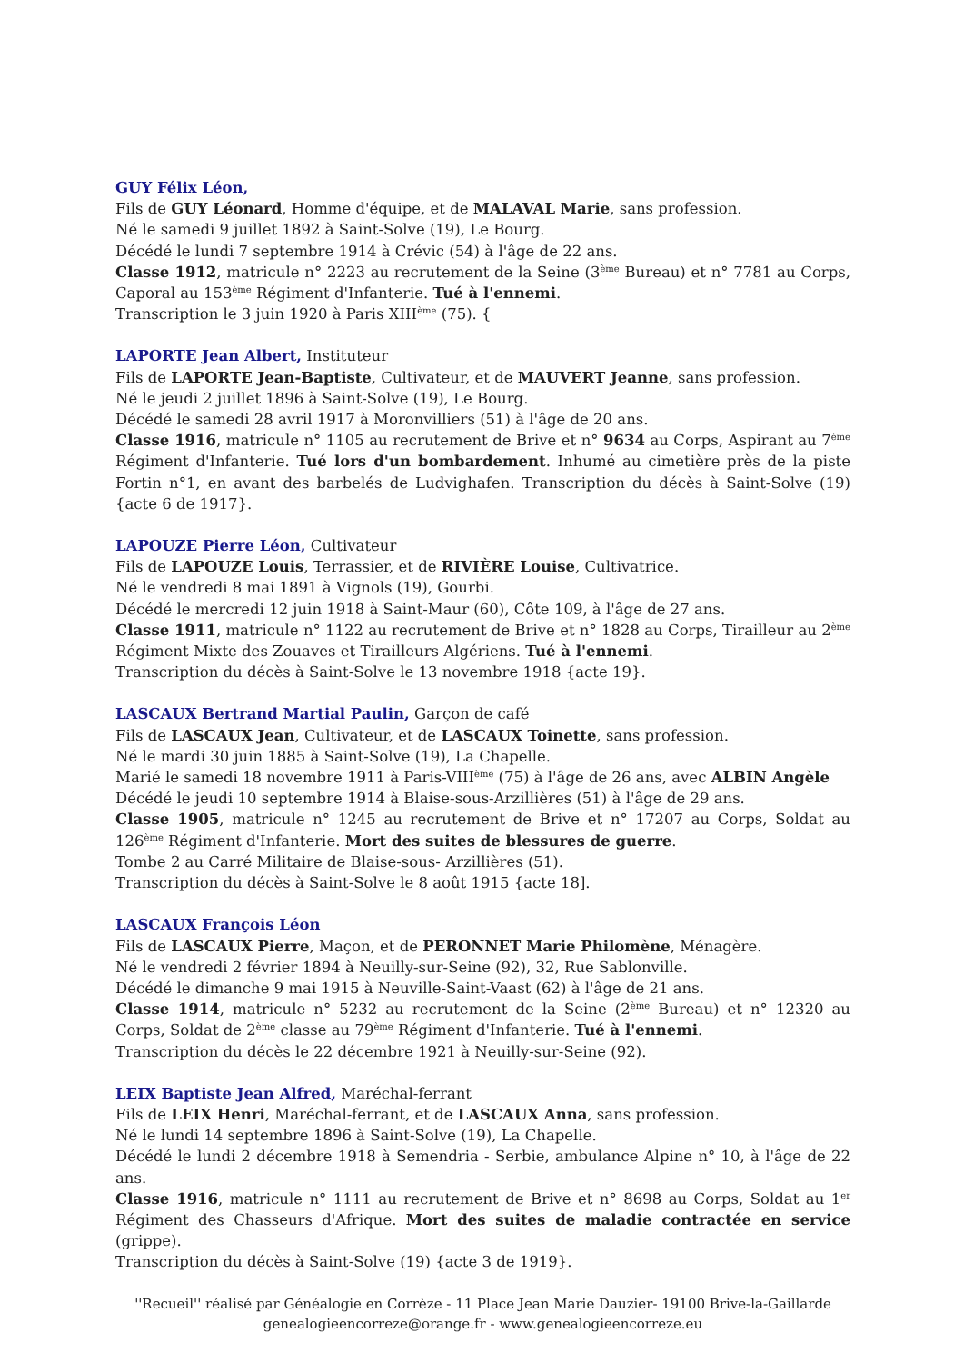GUY Félix Léon,
Fils de GUY Léonard, Homme d'équipe, et de MALAVAL Marie, sans profession.
Né le samedi 9 juillet 1892 à Saint-Solve (19), Le Bourg.
Décédé le lundi 7 septembre 1914 à Crévic (54) à l'âge de 22 ans.
Classe 1912, matricule n° 2223 au recrutement de la Seine (3<sup>ème</sup> Bureau) et n° 7781 au Corps, Caporal au 153<sup>ème</sup> Régiment d'Infanterie. Tué à l'ennemi.
Transcription le 3 juin 1920 à Paris XIII<sup>ème</sup> (75). {
LAPORTE Jean Albert, Instituteur
Fils de LAPORTE Jean-Baptiste, Cultivateur, et de MAUVERT Jeanne, sans profession.
Né le jeudi 2 juillet 1896 à Saint-Solve (19), Le Bourg.
Décédé le samedi 28 avril 1917 à Moronvilliers (51) à l'âge de 20 ans.
Classe 1916, matricule n° 1105 au recrutement de Brive et n° 9634 au Corps, Aspirant au 7<sup>ème</sup> Régiment d'Infanterie. Tué lors d'un bombardement. Inhumé au cimetière près de la piste Fortin n°1, en avant des barbelés de Ludvighafen. Transcription du décès à Saint-Solve (19) {acte 6 de 1917}.
LAPOUZE Pierre Léon, Cultivateur
Fils de LAPOUZE Louis, Terrassier, et de RIVIÈRE Louise, Cultivatrice.
Né le vendredi 8 mai 1891 à Vignols (19), Gourbi.
Décédé le mercredi 12 juin 1918 à Saint-Maur (60), Côte 109, à l'âge de 27 ans.
Classe 1911, matricule n° 1122 au recrutement de Brive et n° 1828 au Corps, Tirailleur au 2<sup>ème</sup> Régiment Mixte des Zouaves et Tirailleurs Algériens. Tué à l'ennemi.
Transcription du décès à Saint-Solve le 13 novembre 1918 {acte 19}.
LASCAUX Bertrand Martial Paulin, Garçon de café
Fils de LASCAUX Jean, Cultivateur, et de LASCAUX Toinette, sans profession.
Né le mardi 30 juin 1885 à Saint-Solve (19), La Chapelle.
Marié le samedi 18 novembre 1911 à Paris-VIII<sup>ème</sup> (75) à l'âge de 26 ans, avec ALBIN Angèle
Décédé le jeudi 10 septembre 1914 à Blaise-sous-Arzillières (51) à l'âge de 29 ans.
Classe 1905, matricule n° 1245 au recrutement de Brive et n° 17207 au Corps, Soldat au 126<sup>ème</sup> Régiment d'Infanterie. Mort des suites de blessures de guerre.
Tombe 2 au Carré Militaire de Blaise-sous- Arzillières (51).
Transcription du décès à Saint-Solve le 8 août 1915 {acte 18].
LASCAUX François Léon
Fils de LASCAUX Pierre, Maçon, et de PERONNET Marie Philomène, Ménagère.
Né le vendredi 2 février 1894 à Neuilly-sur-Seine (92), 32, Rue Sablonville.
Décédé le dimanche 9 mai 1915 à Neuville-Saint-Vaast (62) à l'âge de 21 ans.
Classe 1914, matricule n° 5232 au recrutement de la Seine (2<sup>ème</sup> Bureau) et n° 12320 au Corps, Soldat de 2<sup>ème</sup> classe au 79<sup>ème</sup> Régiment d'Infanterie. Tué à l'ennemi.
Transcription du décès le 22 décembre 1921 à Neuilly-sur-Seine (92).
LEIX Baptiste Jean Alfred, Maréchal-ferrant
Fils de LEIX Henri, Maréchal-ferrant, et de LASCAUX Anna, sans profession.
Né le lundi 14 septembre 1896 à Saint-Solve (19), La Chapelle.
Décédé le lundi 2 décembre 1918 à Semendria - Serbie, ambulance Alpine n° 10, à l'âge de 22 ans.
Classe 1916, matricule n° 1111 au recrutement de Brive et n° 8698 au Corps, Soldat au 1<sup>er</sup> Régiment des Chasseurs d'Afrique. Mort des suites de maladie contractée en service (grippe).
Transcription du décès à Saint-Solve (19) {acte 3 de 1919}.
''Recueil'' réalisé par Généalogie en Corrèze - 11 Place Jean Marie Dauzier- 19100 Brive-la-Gaillarde
genealogieencorreze@orange.fr - www.genealogieencorreze.eu